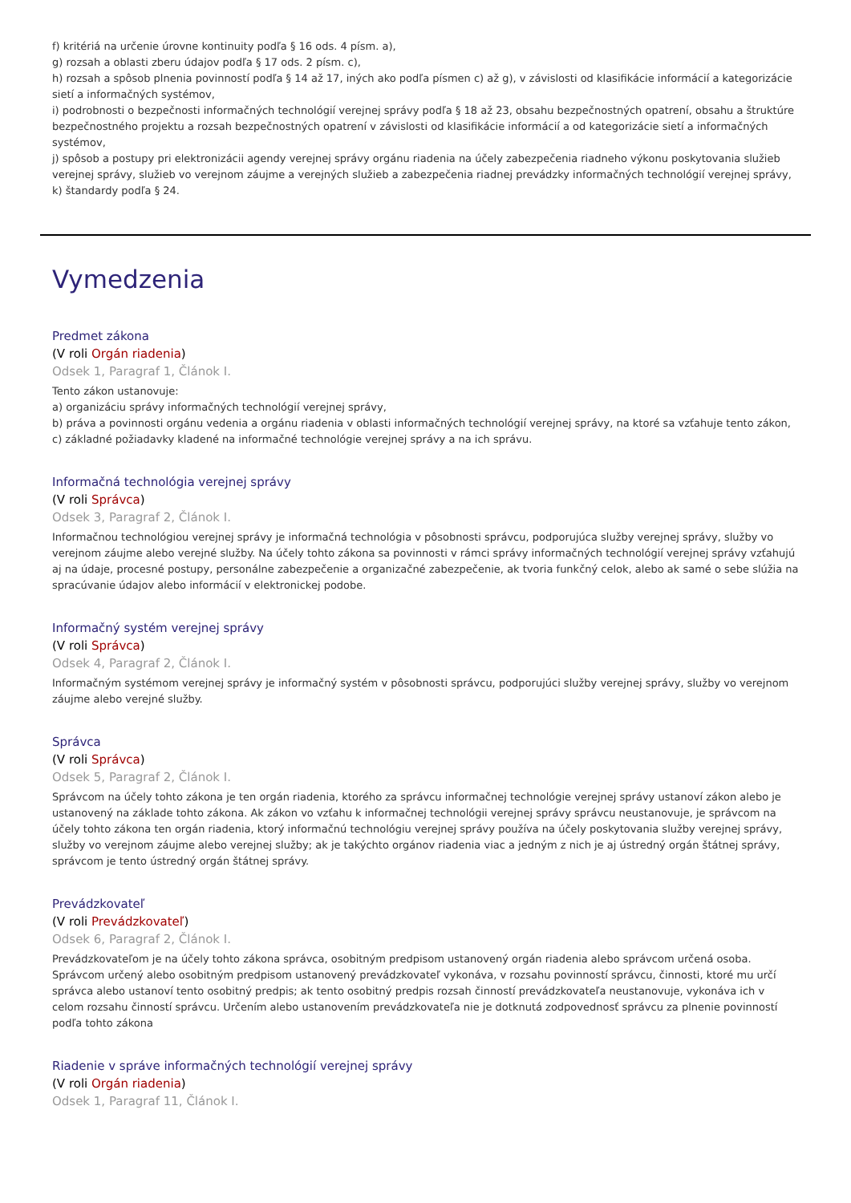f) kritériá na určenie úrovne kontinuity podľa § 16 ods. 4 písm. a),
g) rozsah a oblasti zberu údajov podľa § 17 ods. 2 písm. c),
h) rozsah a spôsob plnenia povinností podľa § 14 až 17, iných ako podľa písmen c) až g), v závislosti od klasifikácie informácií a kategorizácie sietí a informačných systémov,
i) podrobnosti o bezpečnosti informačných technológií verejnej správy podľa § 18 až 23, obsahu bezpečnostných opatrení, obsahu a štruktúre bezpečnostného projektu a rozsah bezpečnostných opatrení v závislosti od klasifikácie informácií a od kategorizácie sietí a informačných systémov,
j) spôsob a postupy pri elektronizácii agendy verejnej správy orgánu riadenia na účely zabezpečenia riadneho výkonu poskytovania služieb verejnej správy, služieb vo verejnom záujme a verejných služieb a zabezpečenia riadnej prevádzky informačných technológií verejnej správy,
k) štandardy podľa § 24.
Vymedzenia
Predmet zákona
(V roli Orgán riadenia)
Odsek 1, Paragraf 1, Článok I.
Tento zákon ustanovuje:
a) organizáciu správy informačných technológií verejnej správy,
b) práva a povinnosti orgánu vedenia a orgánu riadenia v oblasti informačných technológií verejnej správy, na ktoré sa vzťahuje tento zákon,
c) základné požiadavky kladené na informačné technológie verejnej správy a na ich správu.
Informačná technológia verejnej správy
(V roli Správca)
Odsek 3, Paragraf 2, Článok I.
Informačnou technológiou verejnej správy je informačná technológia v pôsobnosti správcu, podporujúca služby verejnej správy, služby vo verejnom záujme alebo verejné služby. Na účely tohto zákona sa povinnosti v rámci správy informačných technológií verejnej správy vzťahujú aj na údaje, procesné postupy, personálne zabezpečenie a organizačné zabezpečenie, ak tvoria funkčný celok, alebo ak samé o sebe slúžia na spracúvanie údajov alebo informácií v elektronickej podobe.
Informačný systém verejnej správy
(V roli Správca)
Odsek 4, Paragraf 2, Článok I.
Informačným systémom verejnej správy je informačný systém v pôsobnosti správcu, podporujúci služby verejnej správy, služby vo verejnom záujme alebo verejné služby.
Správca
(V roli Správca)
Odsek 5, Paragraf 2, Článok I.
Správcom na účely tohto zákona je ten orgán riadenia, ktorého za správcu informačnej technológie verejnej správy ustanoví zákon alebo je ustanovený na základe tohto zákona. Ak zákon vo vzťahu k informačnej technológii verejnej správy správcu neustanovuje, je správcom na účely tohto zákona ten orgán riadenia, ktorý informačnú technológiu verejnej správy používa na účely poskytovania služby verejnej správy, služby vo verejnom záujme alebo verejnej služby; ak je takýchto orgánov riadenia viac a jedným z nich je aj ústredný orgán štátnej správy, správcom je tento ústredný orgán štátnej správy.
Prevádzkovateľ
(V roli Prevádzkovateľ)
Odsek 6, Paragraf 2, Článok I.
Prevádzkovateľom je na účely tohto zákona správca, osobitným predpisom ustanovený orgán riadenia alebo správcom určená osoba. Správcom určený alebo osobitným predpisom ustanovený prevádzkovateľ vykonáva, v rozsahu povinností správcu, činnosti, ktoré mu určí správca alebo ustanoví tento osobitný predpis; ak tento osobitný predpis rozsah činností prevádzkovateľa neustanovuje, vykonáva ich v celom rozsahu činností správcu. Určením alebo ustanovením prevádzkovateľa nie je dotknutá zodpovednosť správcu za plnenie povinností podľa tohto zákona
Riadenie v správe informačných technológií verejnej správy
(V roli Orgán riadenia)
Odsek 1, Paragraf 11, Článok I.